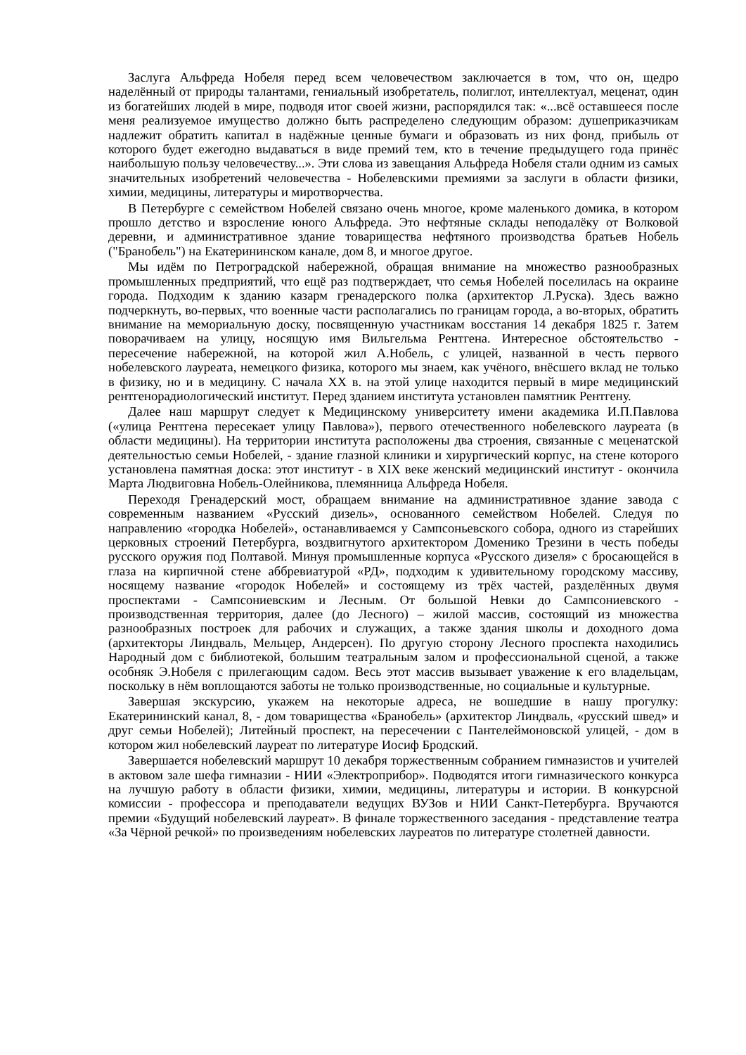Заслуга Альфреда Нобеля перед всем человечеством заключается в том, что он, щедро наделённый от природы талантами, гениальный изобретатель, полиглот, интеллектуал, меценат, один из богатейших людей в мире, подводя итог своей жизни, распорядился так: «...всё оставшееся после меня реализуемое имущество должно быть распределено следующим образом: душеприказчикам надлежит обратить капитал в надёжные ценные бумаги и образовать из них фонд, прибыль от которого будет ежегодно выдаваться в виде премий тем, кто в течение предыдущего года принёс наибольшую пользу человечеству...». Эти слова из завещания Альфреда Нобеля стали одним из самых значительных изобретений человечества - Нобелевскими премиями за заслуги в области физики, химии, медицины, литературы и миротворчества.
В Петербурге с семейством Нобелей связано очень многое, кроме маленького домика, в котором прошло детство и взросление юного Альфреда. Это нефтяные склады неподалёку от Волковой деревни, и административное здание товарищества нефтяного производства братьев Нобель ("Бранобель") на Екатерининском канале, дом 8, и многое другое.
Мы идём по Петроградской набережной, обращая внимание на множество разнообразных промышленных предприятий, что ещё раз подтверждает, что семья Нобелей поселилась на окраине города. Подходим к зданию казарм гренадерского полка (архитектор Л.Руска). Здесь важно подчеркнуть, во-первых, что военные части располагались по границам города, а во-вторых, обратить внимание на мемориальную доску, посвященную участникам восстания 14 декабря 1825 г. Затем поворачиваем на улицу, носящую имя Вильгельма Рентгена. Интересное обстоятельство - пересечение набережной, на которой жил А.Нобель, с улицей, названной в честь первого нобелевского лауреата, немецкого физика, которого мы знаем, как учёного, внёсшего вклад не только в физику, но и в медицину. С начала XX в. на этой улице находится первый в мире медицинский рентгенорадиологический институт. Перед зданием института установлен памятник Рентгену.
Далее наш маршрут следует к Медицинскому университету имени академика И.П.Павлова («улица Рентгена пересекает улицу Павлова»), первого отечественного нобелевского лауреата (в области медицины). На территории института расположены два строения, связанные с меценатской деятельностью семьи Нобелей, - здание глазной клиники и хирургический корпус, на стене которого установлена памятная доска: этот институт - в XIX веке женский медицинский институт - окончила Марта Людвиговна Нобель-Олейникова, племянница Альфреда Нобеля.
Переходя Гренадерский мост, обращаем внимание на административное здание завода с современным названием «Русский дизель», основанного семейством Нобелей. Следуя по направлению «городка Нобелей», останавливаемся у Сампсоньевского собора, одного из старейших церковных строений Петербурга, воздвигнутого архитектором Доменико Трезини в честь победы русского оружия под Полтавой. Минуя промышленные корпуса «Русского дизеля» с бросающейся в глаза на кирпичной стене аббревиатурой «РД», подходим к удивительному городскому массиву, носящему название «городок Нобелей» и состоящему из трёх частей, разделённых двумя проспектами - Сампсониевским и Лесным. От большой Невки до Сампсониевского - производственная территория, далее (до Лесного) – жилой массив, состоящий из множества разнообразных построек для рабочих и служащих, а также здания школы и доходного дома (архитекторы Линдваль, Мельцер, Андерсен). По другую сторону Лесного проспекта находились Народный дом с библиотекой, большим театральным залом и профессиональной сценой, а также особняк Э.Нобеля с прилегающим садом. Весь этот массив вызывает уважение к его владельцам, поскольку в нём воплощаются заботы не только производственные, но социальные и культурные.
Завершая экскурсию, укажем на некоторые адреса, не вошедшие в нашу прогулку: Екатерининский канал, 8, - дом товарищества «Бранобель» (архитектор Линдваль, «русский швед» и друг семьи Нобелей); Литейный проспект, на пересечении с Пантелеймоновской улицей, - дом в котором жил нобелевский лауреат по литературе Иосиф Бродский.
Завершается нобелевский маршрут 10 декабря торжественным собранием гимназистов и учителей в актовом зале шефа гимназии - НИИ «Электроприбор». Подводятся итоги гимназического конкурса на лучшую работу в области физики, химии, медицины, литературы и истории. В конкурсной комиссии - профессора и преподаватели ведущих ВУЗов и НИИ Санкт-Петербурга. Вручаются премии «Будущий нобелевский лауреат». В финале торжественного заседания - представление театра «За Чёрной речкой» по произведениям нобелевских лауреатов по литературе столетней давности.